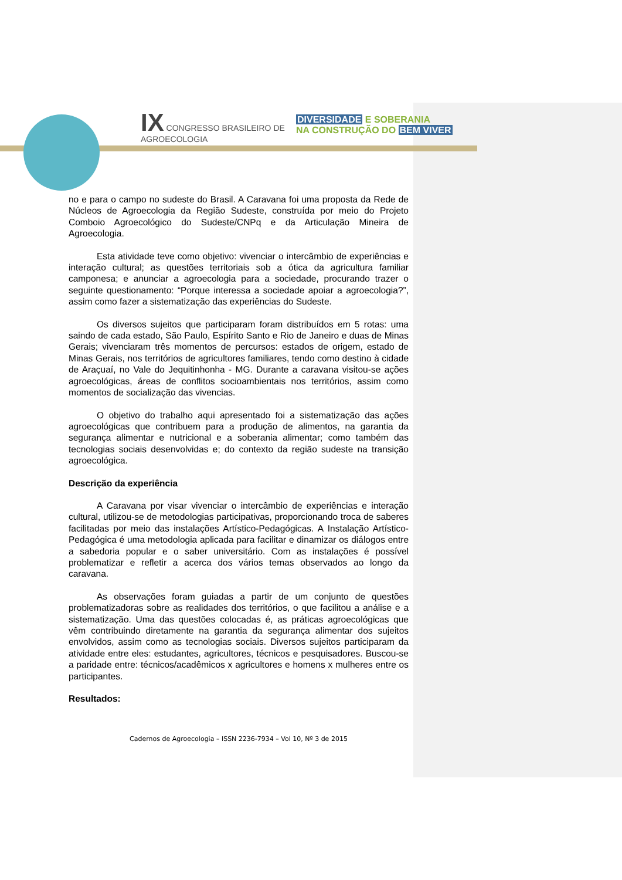IX CONGRESSO BRASILEIRO DE
AGROECOLOGIA
DIVERSIDADE E SOBERANIA
NA CONSTRUÇÃO DO BEM VIVER
no e para o campo no sudeste do Brasil. A Caravana foi uma proposta da Rede de Núcleos de Agroecologia da Região Sudeste, construída por meio do Projeto Comboio Agroecológico do Sudeste/CNPq e da Articulação Mineira de Agroecologia.
Esta atividade teve como objetivo: vivenciar o intercâmbio de experiências e interação cultural; as questões territoriais sob a ótica da agricultura familiar camponesa; e anunciar a agroecologia para a sociedade, procurando trazer o seguinte questionamento: “Porque interessa a sociedade apoiar a agroecologia?”, assim como fazer a sistematização das experiências do Sudeste.
Os diversos sujeitos que participaram foram distribuídos em 5 rotas: uma saindo de cada estado, São Paulo, Espírito Santo e Rio de Janeiro e duas de Minas Gerais; vivenciaram três momentos de percursos: estados de origem, estado de Minas Gerais, nos territórios de agricultores familiares, tendo como destino à cidade de Araçuaí, no Vale do Jequitinhonha - MG. Durante a caravana visitou-se ações agroecológicas, áreas de conflitos socioambientais nos territórios, assim como momentos de socialização das vivencias.
O objetivo do trabalho aqui apresentado foi a sistematização das ações agroecológicas que contribuem para a produção de alimentos, na garantia da segurança alimentar e nutricional e a soberania alimentar; como também das tecnologias sociais desenvolvidas e; do contexto da região sudeste na transição agroecológica.
Descrição da experiência
A Caravana por visar vivenciar o intercâmbio de experiências e interação cultural, utilizou-se de metodologias participativas, proporcionando troca de saberes facilitadas por meio das instalações Artístico-Pedagógicas. A Instalação Artístico-Pedagógica é uma metodologia aplicada para facilitar e dinamizar os diálogos entre a sabedoria popular e o saber universitário. Com as instalações é possível problematizar e refletir a acerca dos vários temas observados ao longo da caravana.
As observações foram guiadas a partir de um conjunto de questões problematizadoras sobre as realidades dos territórios, o que facilitou a análise e a sistematização. Uma das questões colocadas é, as práticas agroecológicas que vêm contribuindo diretamente na garantia da segurança alimentar dos sujeitos envolvidos, assim como as tecnologias sociais. Diversos sujeitos participaram da atividade entre eles: estudantes, agricultores, técnicos e pesquisadores. Buscou-se a paridade entre: técnicos/acadêmicos x agricultores e homens x mulheres entre os participantes.
Resultados:
Cadernos de Agroecologia – ISSN 2236-7934 – Vol 10, Nº 3 de 2015